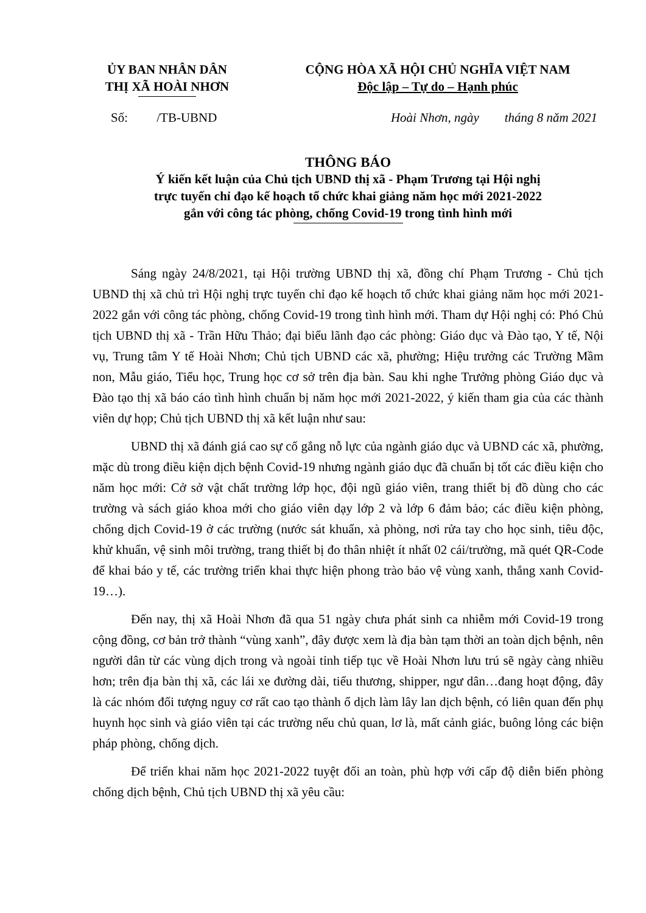ỦY BAN NHÂN DÂN
THỊ XÃ HOÀI NHƠN
CỘNG HÒA XÃ HỘI CHỦ NGHĨA VIỆT NAM
Độc lập – Tự do – Hạnh phúc
Số: /TB-UBND
Hoài Nhơn, ngày tháng 8 năm 2021
THÔNG BÁO
Ý kiến kết luận của Chủ tịch UBND thị xã - Phạm Trương tại Hội nghị
trực tuyến chỉ đạo kế hoạch tổ chức khai giảng năm học mới 2021-2022
gắn với công tác phòng, chống Covid-19 trong tình hình mới
Sáng ngày 24/8/2021, tại Hội trường UBND thị xã, đồng chí Phạm Trương - Chủ tịch UBND thị xã chủ trì Hội nghị trực tuyến chỉ đạo kế hoạch tổ chức khai giảng năm học mới 2021-2022 gắn với công tác phòng, chống Covid-19 trong tình hình mới. Tham dự Hội nghị có: Phó Chủ tịch UBND thị xã - Trần Hữu Thảo; đại biểu lãnh đạo các phòng: Giáo dục và Đào tạo, Y tế, Nội vụ, Trung tâm Y tế Hoài Nhơn; Chủ tịch UBND các xã, phường; Hiệu trưởng các Trường Mầm non, Mẫu giáo, Tiểu học, Trung học cơ sở trên địa bàn. Sau khi nghe Trưởng phòng Giáo dục và Đào tạo thị xã báo cáo tình hình chuẩn bị năm học mới 2021-2022, ý kiến tham gia của các thành viên dự họp; Chủ tịch UBND thị xã kết luận như sau:
UBND thị xã đánh giá cao sự cố gắng nỗ lực của ngành giáo dục và UBND các xã, phường, mặc dù trong điều kiện dịch bệnh Covid-19 nhưng ngành giáo dục đã chuẩn bị tốt các điều kiện cho năm học mới: Cở sở vật chất trường lớp học, đội ngũ giáo viên, trang thiết bị đồ dùng cho các trường và sách giáo khoa mới cho giáo viên dạy lớp 2 và lớp 6 đảm bảo; các điều kiện phòng, chống dịch Covid-19 ở các trường (nước sát khuẩn, xà phòng, nơi rửa tay cho học sinh, tiêu độc, khử khuẩn, vệ sinh môi trường, trang thiết bị đo thân nhiệt ít nhất 02 cái/trường, mã quét QR-Code để khai báo y tế, các trường triển khai thực hiện phong trào bảo vệ vùng xanh, thắng xanh Covid-19…).
Đến nay, thị xã Hoài Nhơn đã qua 51 ngày chưa phát sinh ca nhiễm mới Covid-19 trong cộng đồng, cơ bản trở thành “vùng xanh”, đây được xem là địa bàn tạm thời an toàn dịch bệnh, nên người dân từ các vùng dịch trong và ngoài tỉnh tiếp tục về Hoài Nhơn lưu trú sẽ ngày càng nhiều hơn; trên địa bàn thị xã, các lái xe đường dài, tiểu thương, shipper, ngư dân…đang hoạt động, đây là các nhóm đối tượng nguy cơ rất cao tạo thành ổ dịch làm lây lan dịch bệnh, có liên quan đến phụ huynh học sinh và giáo viên tại các trường nếu chủ quan, lơ là, mất cảnh giác, buông lỏng các biện pháp phòng, chống dịch.
Để triển khai năm học 2021-2022 tuyệt đối an toàn, phù hợp với cấp độ diễn biến phòng chống dịch bệnh, Chủ tịch UBND thị xã yêu cầu: